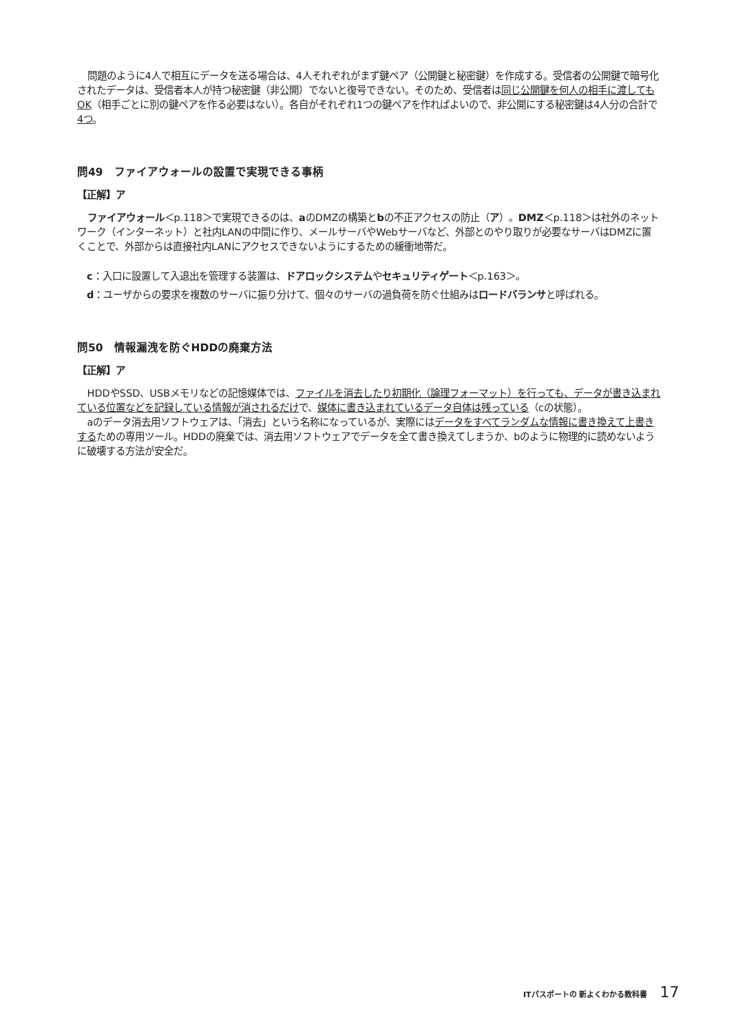問題のように4人で相互にデータを送る場合は、4人それぞれがまず鍵ペア（公開鍵と秘密鍵）を作成する。受信者の公開鍵で暗号化されたデータは、受信者本人が持つ秘密鍵（非公開）でないと復号できない。そのため、受信者は同じ公開鍵を何人の相手に渡してもOK（相手ごとに別の鍵ペアを作る必要はない）。各自がそれぞれ1つの鍵ペアを作ればよいので、非公開にする秘密鍵は4人分の合計で4つ。
問49　ファイアウォールの設置で実現できる事柄
【正解】ア
ファイアウォール＜p.118＞で実現できるのは、aのDMZの構築とbの不正アクセスの防止（ア）。DMZ＜p.118＞は社外のネットワーク（インターネット）と社内LANの中間に作り、メールサーバやWebサーバなど、外部とのやり取りが必要なサーバはDMZに置くことで、外部からは直接社内LANにアクセスできないようにするための緩衝地帯だ。
c：入口に設置して入退出を管理する装置は、ドアロックシステムやセキュリティゲート＜p.163＞。
d：ユーザからの要求を複数のサーバに振り分けて、個々のサーバの過負荷を防ぐ仕組みはロードバランサと呼ばれる。
問50　情報漏洩を防ぐHDDの廃棄方法
【正解】ア
HDDやSSD、USBメモリなどの記憶媒体では、ファイルを消去したり初期化（論理フォーマット）を行っても、データが書き込まれている位置などを記録している情報が消されるだけで、媒体に書き込まれているデータ自体は残っている（cの状態）。
aのデータ消去用ソフトウェアは、「消去」という名称になっているが、実際にはデータをすべてランダムな情報に書き換えて上書きするための専用ツール。HDDの廃棄では、消去用ソフトウェアでデータを全て書き換えてしまうか、bのように物理的に読めないように破壊する方法が安全だ。
ITパスポートの 新よくわかる教科書 17